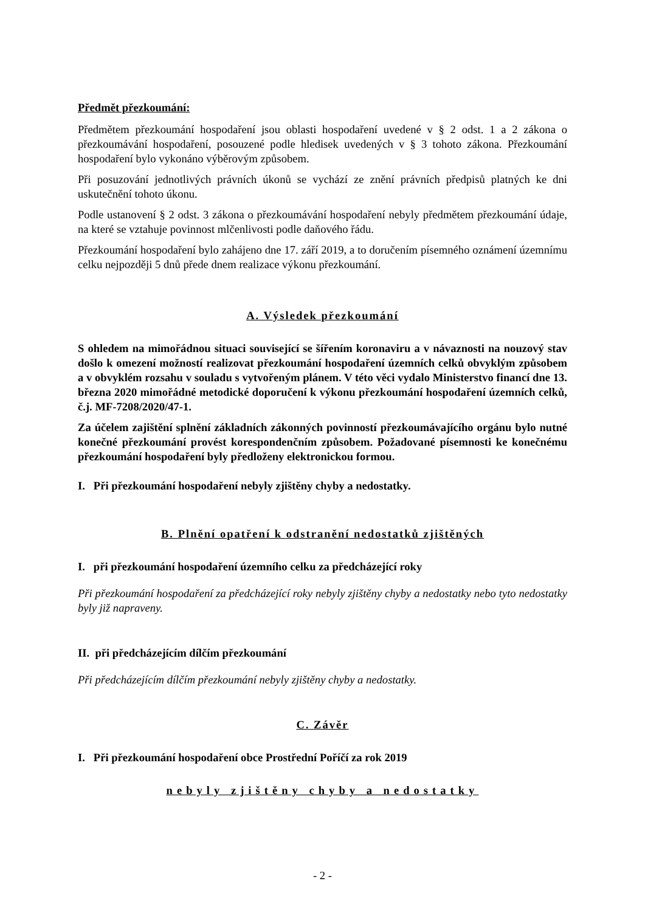Předmět přezkoumání:
Předmětem přezkoumání hospodaření jsou oblasti hospodaření uvedené v § 2 odst. 1 a 2 zákona o přezkoumávání hospodaření, posouzené podle hledisek uvedených v § 3 tohoto zákona. Přezkoumání hospodaření bylo vykonáno výběrovým způsobem.
Při posuzování jednotlivých právních úkonů se vychází ze znění právních předpisů platných ke dni uskutečnění tohoto úkonu.
Podle ustanovení § 2 odst. 3 zákona o přezkoumávání hospodaření nebyly předmětem přezkoumání údaje, na které se vztahuje povinnost mlčenlivosti podle daňového řádu.
Přezkoumání hospodaření bylo zahájeno dne 17. září 2019, a to doručením písemného oznámení územnímu celku nejpozději 5 dnů přede dnem realizace výkonu přezkoumání.
A. Výsledek přezkoumání
S ohledem na mimořádnou situaci související se šířením koronaviru a v návaznosti na nouzový stav došlo k omezení možností realizovat přezkoumání hospodaření územních celků obvyklým způsobem a v obvyklém rozsahu v souladu s vytvořeným plánem. V této věci vydalo Ministerstvo financí dne 13. března 2020 mimořádné metodické doporučení k výkonu přezkoumání hospodaření územních celků, č.j. MF-7208/2020/47-1.
Za účelem zajištění splnění základních zákonných povinností přezkoumávajícího orgánu bylo nutné konečné přezkoumání provést korespondenčním způsobem. Požadované písemnosti ke konečnému přezkoumání hospodaření byly předloženy elektronickou formou.
I. Při přezkoumání hospodaření nebyly zjištěny chyby a nedostatky.
B. Plnění opatření k odstranění nedostatků zjištěných
I. při přezkoumání hospodaření územního celku za předcházející roky
Při přezkoumání hospodaření za předcházející roky nebyly zjištěny chyby a nedostatky nebo tyto nedostatky byly již napraveny.
II. při předcházejícím dílčím přezkoumání
Při předcházejícím dílčím přezkoumání nebyly zjištěny chyby a nedostatky.
C. Závěr
I. Při přezkoumání hospodaření obce Prostřední Poříčí za rok 2019
nebyly zjištěny chyby a nedostatky
- 2 -